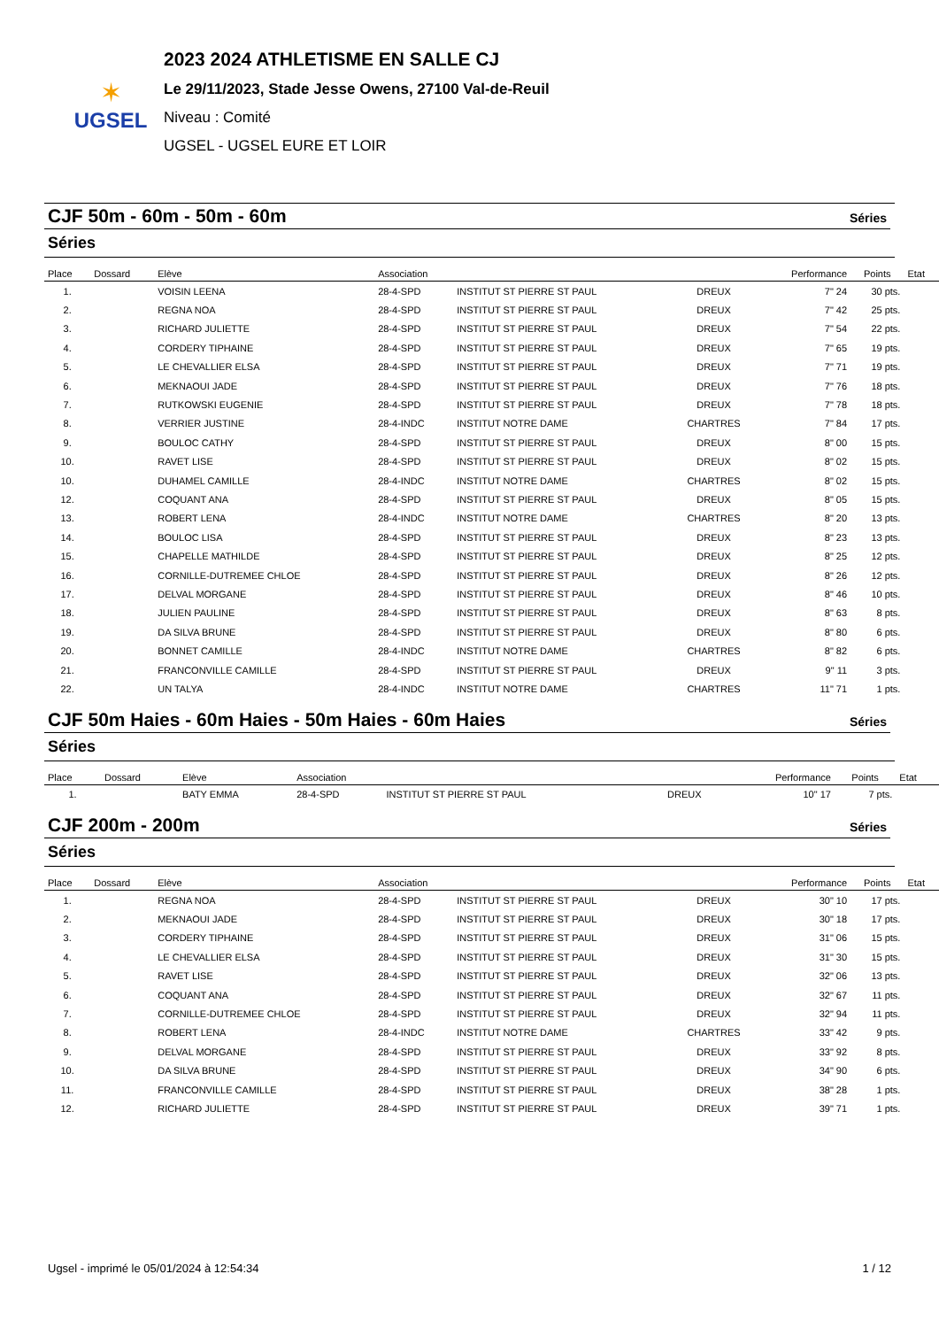✶
UGSEL
2023 2024 ATHLETISME EN SALLE CJ
Le 29/11/2023, Stade Jesse Owens, 27100 Val-de-Reuil
Niveau : Comité
UGSEL - UGSEL EURE ET LOIR
CJF 50m - 60m - 50m - 60m
Séries
Séries
| Place | Dossard | Elève | Association | | | Performance | Points | Etat |
| --- | --- | --- | --- | --- | --- | --- | --- | --- |
| 1. | | VOISIN LEENA | 28-4-SPD | INSTITUT ST PIERRE ST PAUL | DREUX | 7" 24 | 30 pts. | |
| 2. | | REGNA NOA | 28-4-SPD | INSTITUT ST PIERRE ST PAUL | DREUX | 7" 42 | 25 pts. | |
| 3. | | RICHARD JULIETTE | 28-4-SPD | INSTITUT ST PIERRE ST PAUL | DREUX | 7" 54 | 22 pts. | |
| 4. | | CORDERY TIPHAINE | 28-4-SPD | INSTITUT ST PIERRE ST PAUL | DREUX | 7" 65 | 19 pts. | |
| 5. | | LE CHEVALLIER ELSA | 28-4-SPD | INSTITUT ST PIERRE ST PAUL | DREUX | 7" 71 | 19 pts. | |
| 6. | | MEKNAOUI JADE | 28-4-SPD | INSTITUT ST PIERRE ST PAUL | DREUX | 7" 76 | 18 pts. | |
| 7. | | RUTKOWSKI EUGENIE | 28-4-SPD | INSTITUT ST PIERRE ST PAUL | DREUX | 7" 78 | 18 pts. | |
| 8. | | VERRIER JUSTINE | 28-4-INDC | INSTITUT NOTRE DAME | CHARTRES | 7" 84 | 17 pts. | |
| 9. | | BOULOC CATHY | 28-4-SPD | INSTITUT ST PIERRE ST PAUL | DREUX | 8" 00 | 15 pts. | |
| 10. | | RAVET LISE | 28-4-SPD | INSTITUT ST PIERRE ST PAUL | DREUX | 8" 02 | 15 pts. | |
| 10. | | DUHAMEL CAMILLE | 28-4-INDC | INSTITUT NOTRE DAME | CHARTRES | 8" 02 | 15 pts. | |
| 12. | | COQUANT ANA | 28-4-SPD | INSTITUT ST PIERRE ST PAUL | DREUX | 8" 05 | 15 pts. | |
| 13. | | ROBERT LENA | 28-4-INDC | INSTITUT NOTRE DAME | CHARTRES | 8" 20 | 13 pts. | |
| 14. | | BOULOC LISA | 28-4-SPD | INSTITUT ST PIERRE ST PAUL | DREUX | 8" 23 | 13 pts. | |
| 15. | | CHAPELLE MATHILDE | 28-4-SPD | INSTITUT ST PIERRE ST PAUL | DREUX | 8" 25 | 12 pts. | |
| 16. | | CORNILLE-DUTREMEE CHLOE | 28-4-SPD | INSTITUT ST PIERRE ST PAUL | DREUX | 8" 26 | 12 pts. | |
| 17. | | DELVAL MORGANE | 28-4-SPD | INSTITUT ST PIERRE ST PAUL | DREUX | 8" 46 | 10 pts. | |
| 18. | | JULIEN PAULINE | 28-4-SPD | INSTITUT ST PIERRE ST PAUL | DREUX | 8" 63 | 8 pts. | |
| 19. | | DA SILVA BRUNE | 28-4-SPD | INSTITUT ST PIERRE ST PAUL | DREUX | 8" 80 | 6 pts. | |
| 20. | | BONNET CAMILLE | 28-4-INDC | INSTITUT NOTRE DAME | CHARTRES | 8" 82 | 6 pts. | |
| 21. | | FRANCONVILLE CAMILLE | 28-4-SPD | INSTITUT ST PIERRE ST PAUL | DREUX | 9" 11 | 3 pts. | |
| 22. | | UN TALYA | 28-4-INDC | INSTITUT NOTRE DAME | CHARTRES | 11" 71 | 1 pts. | |
CJF 50m Haies - 60m Haies - 50m Haies - 60m Haies
Séries
Séries
| Place | Dossard | Elève | Association | | | Performance | Points | Etat |
| --- | --- | --- | --- | --- | --- | --- | --- | --- |
| 1. | | BATY EMMA | 28-4-SPD | INSTITUT ST PIERRE ST PAUL | DREUX | 10" 17 | 7 pts. | |
CJF 200m - 200m
Séries
Séries
| Place | Dossard | Elève | Association | | | Performance | Points | Etat |
| --- | --- | --- | --- | --- | --- | --- | --- | --- |
| 1. | | REGNA NOA | 28-4-SPD | INSTITUT ST PIERRE ST PAUL | DREUX | 30" 10 | 17 pts. | |
| 2. | | MEKNAOUI JADE | 28-4-SPD | INSTITUT ST PIERRE ST PAUL | DREUX | 30" 18 | 17 pts. | |
| 3. | | CORDERY TIPHAINE | 28-4-SPD | INSTITUT ST PIERRE ST PAUL | DREUX | 31" 06 | 15 pts. | |
| 4. | | LE CHEVALLIER ELSA | 28-4-SPD | INSTITUT ST PIERRE ST PAUL | DREUX | 31" 30 | 15 pts. | |
| 5. | | RAVET LISE | 28-4-SPD | INSTITUT ST PIERRE ST PAUL | DREUX | 32" 06 | 13 pts. | |
| 6. | | COQUANT ANA | 28-4-SPD | INSTITUT ST PIERRE ST PAUL | DREUX | 32" 67 | 11 pts. | |
| 7. | | CORNILLE-DUTREMEE CHLOE | 28-4-SPD | INSTITUT ST PIERRE ST PAUL | DREUX | 32" 94 | 11 pts. | |
| 8. | | ROBERT LENA | 28-4-INDC | INSTITUT NOTRE DAME | CHARTRES | 33" 42 | 9 pts. | |
| 9. | | DELVAL MORGANE | 28-4-SPD | INSTITUT ST PIERRE ST PAUL | DREUX | 33" 92 | 8 pts. | |
| 10. | | DA SILVA BRUNE | 28-4-SPD | INSTITUT ST PIERRE ST PAUL | DREUX | 34" 90 | 6 pts. | |
| 11. | | FRANCONVILLE CAMILLE | 28-4-SPD | INSTITUT ST PIERRE ST PAUL | DREUX | 38" 28 | 1 pts. | |
| 12. | | RICHARD JULIETTE | 28-4-SPD | INSTITUT ST PIERRE ST PAUL | DREUX | 39" 71 | 1 pts. | |
Ugsel - imprimé le 05/01/2024 à 12:54:34 1 / 12